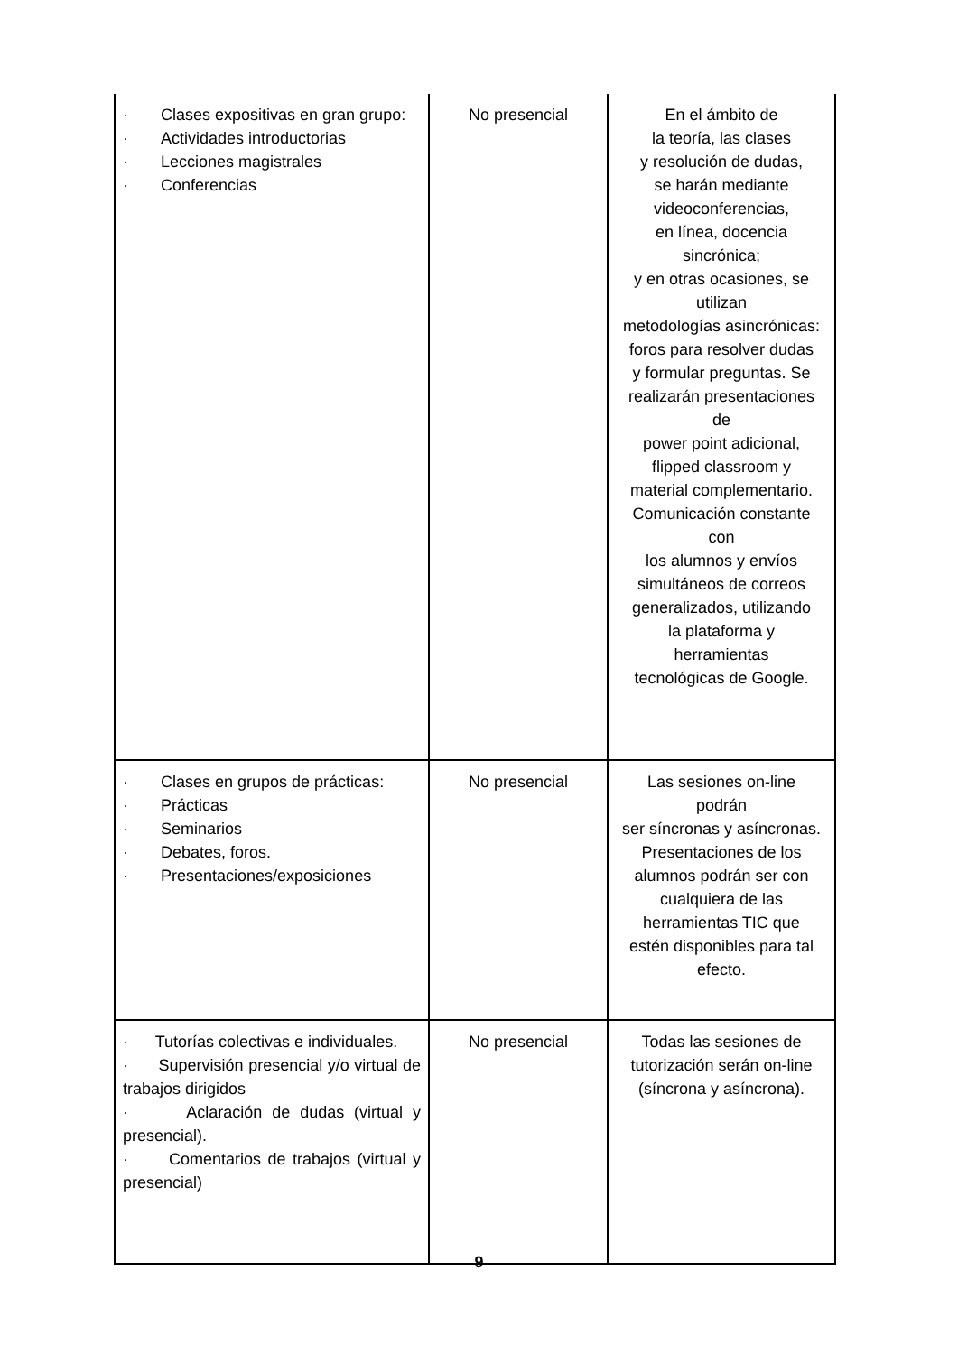| · Clases expositivas en gran grupo: · Actividades introductorias · Lecciones magistrales · Conferencias | No presencial | En el ámbito de la teoría, las clases y resolución de dudas, se harán mediante videoconferencias, en línea, docencia sincrónica; y en otras ocasiones, se utilizan metodologías asincrónicas: foros para resolver dudas y formular preguntas. Se realizarán presentaciones de power point adicional, flipped classroom y material complementario. Comunicación constante con los alumnos y envíos simultáneos de correos generalizados, utilizando la plataforma y herramientas tecnológicas de Google. |
| · Clases en grupos de prácticas: · Prácticas · Seminarios · Debates, foros. · Presentaciones/exposiciones | No presencial | Las sesiones on-line podrán ser síncronas y asíncronas. Presentaciones de los alumnos podrán ser con cualquiera de las herramientas TIC que estén disponibles para tal efecto. |
| · Tutorías colectivas e individuales. · Supervisión presencial y/o virtual de trabajos dirigidos · Aclaración de dudas (virtual y presencial). · Comentarios de trabajos (virtual y presencial) | No presencial | Todas las sesiones de tutorización serán on-line (síncrona y asíncrona). |
9